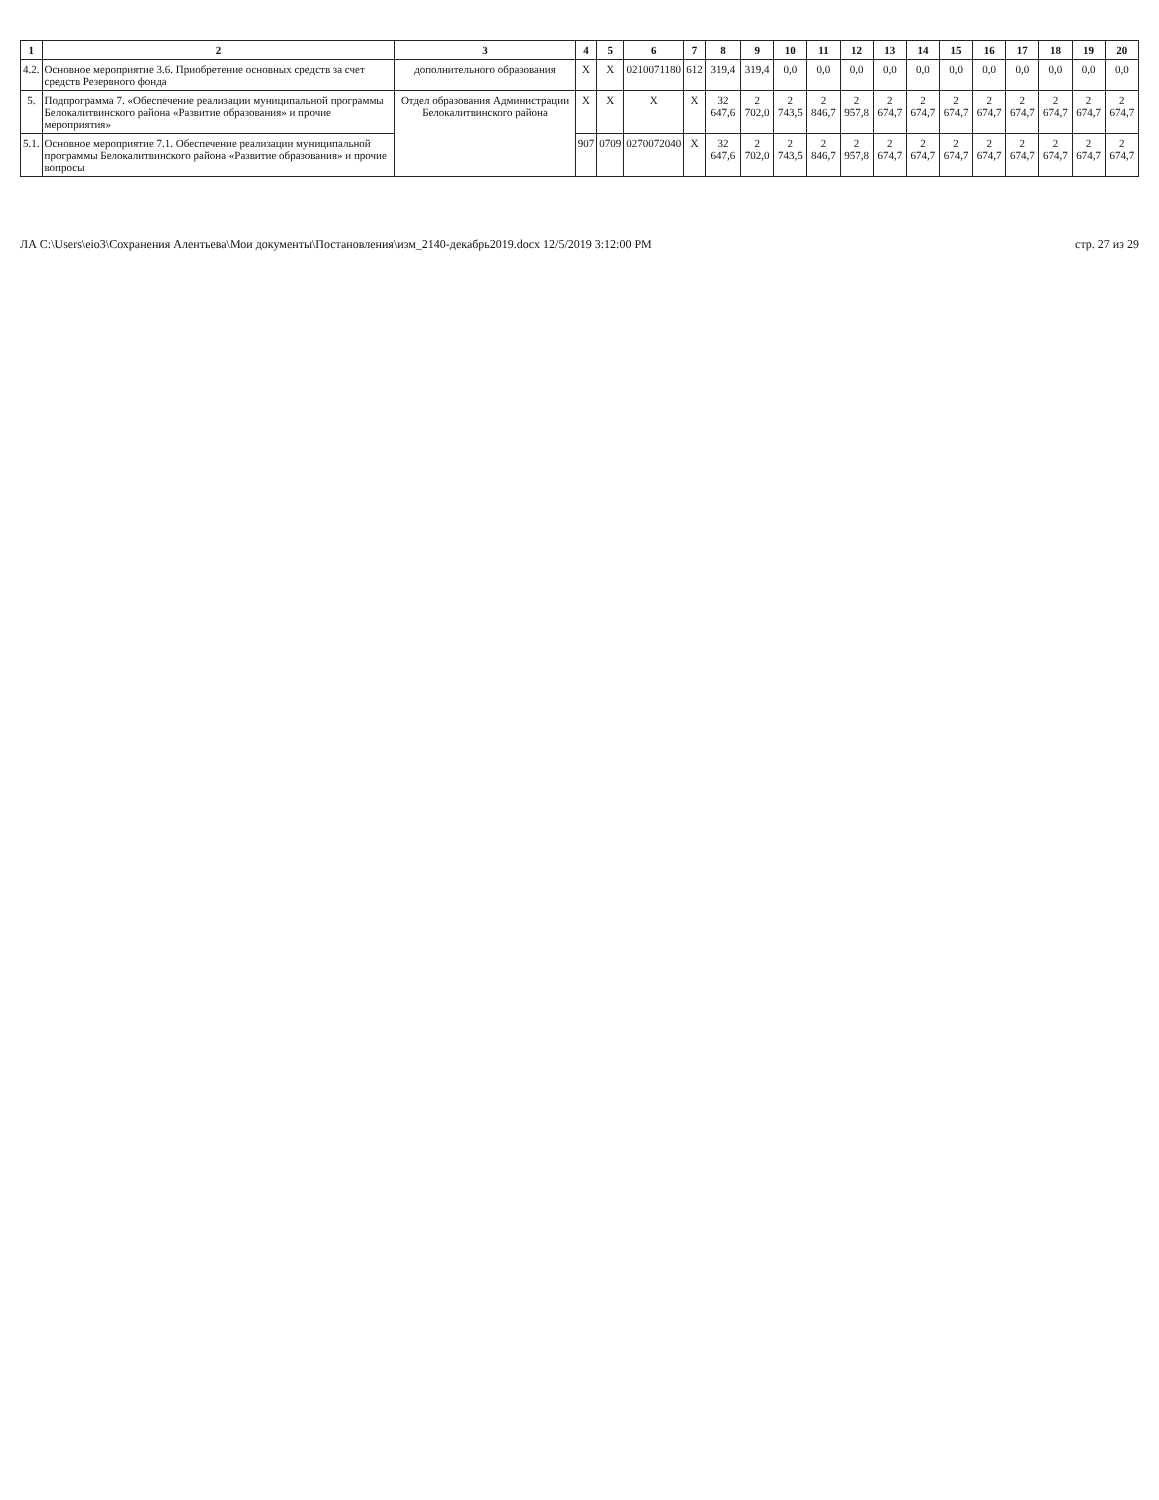| 1 | 2 | 3 | 4 | 5 | 6 | 7 | 8 | 9 | 10 | 11 | 12 | 13 | 14 | 15 | 16 | 17 | 18 | 19 | 20 |
| --- | --- | --- | --- | --- | --- | --- | --- | --- | --- | --- | --- | --- | --- | --- | --- | --- | --- | --- | --- |
| 4.2. | Основное мероприятие 3.6. Приобретение основных средств за счет средств Резервного фонда | дополнительного образования | Х | Х | 0210071180 | 612 | 319,4 | 319,4 | 0,0 | 0,0 | 0,0 | 0,0 | 0,0 | 0,0 | 0,0 | 0,0 | 0,0 | 0,0 | 0,0 |
| 5. | Подпрограмма 7. «Обеспечение реализации муниципальной программы Белокалитвинского района «Развитие образования» и прочие мероприятия» | Отдел образования Администрации Белокалитвинского района | Х | Х | Х | Х | 32 647,6 | 2 702,0 | 2 743,5 | 2 846,7 | 2 957,8 | 2 674,7 | 2 674,7 | 2 674,7 | 2 674,7 | 2 674,7 | 2 674,7 | 2 674,7 | 2 674,7 |
| 5.1. | Основное мероприятие 7.1. Обеспечение реализации муниципальной программы Белокалитвинского района «Развитие образования» и прочие вопросы | | 907 | 0709 | 0270072040 | Х | 32 647,6 | 2 702,0 | 2 743,5 | 2 846,7 | 2 957,8 | 2 674,7 | 2 674,7 | 2 674,7 | 2 674,7 | 2 674,7 | 2 674,7 | 2 674,7 | 2 674,7 |
ЛА C:\Users\eio3\Сохранения Алентьева\Мои документы\Постановления\изм_2140-декабрь2019.docx 12/5/2019 3:12:00 PM стр. 27 из 29